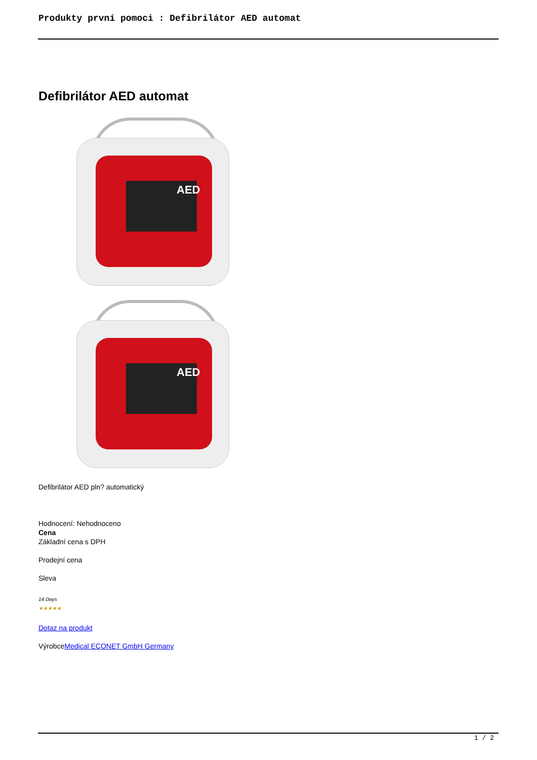Produkty první pomoci : Defibrilátor AED automat
Defibrilátor AED automat
AED
AED
Defibrilátor AED pln? automatický
Hodnocení: Nehodnoceno
Cena
Základní cena s DPH
Prodejní cena
Sleva
14 Days
★★★★★
Dotaz na produkt
VýrobceMedical ECONET GmbH Germany
1 / 2